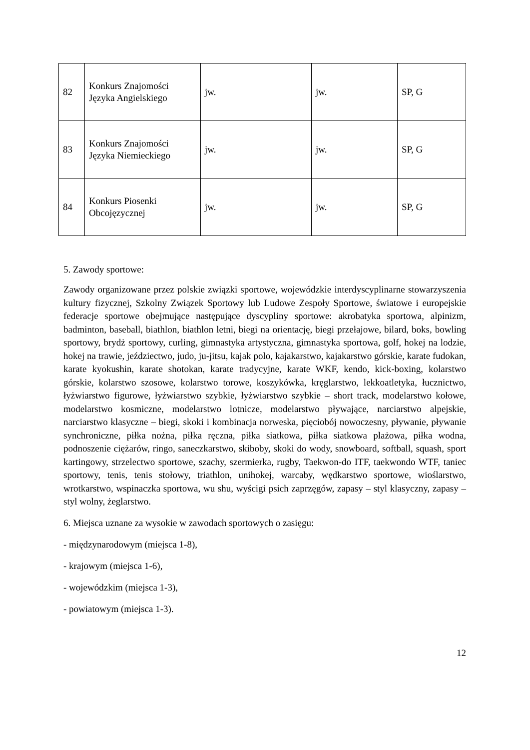| 82 | Konkurs Znajomości Języka Angielskiego | jw. | jw. | SP, G |
| 83 | Konkurs Znajomości Języka Niemieckiego | jw. | jw. | SP, G |
| 84 | Konkurs Piosenki Obcojęzycznej | jw. | jw. | SP, G |
5. Zawody sportowe:
Zawody organizowane przez polskie związki sportowe, wojewódzkie interdyscyplinarne stowarzyszenia kultury fizycznej, Szkolny Związek Sportowy lub Ludowe Zespoły Sportowe, światowe i europejskie federacje sportowe obejmujące następujące dyscypliny sportowe: akrobatyka sportowa, alpinizm, badminton, baseball, biathlon, biathlon letni, biegi na orientację, biegi przełajowe, bilard, boks, bowling sportowy, brydż sportowy, curling, gimnastyka artystyczna, gimnastyka sportowa, golf, hokej na lodzie, hokej na trawie, jeździectwo, judo, ju-jitsu, kajak polo, kajakarstwo, kajakarstwo górskie, karate fudokan, karate kyokushin, karate shotokan, karate tradycyjne, karate WKF, kendo, kick-boxing, kolarstwo górskie, kolarstwo szosowe, kolarstwo torowe, koszykówka, kręglarstwo, lekkoatletyka, łucznictwo, łyżwiarstwo figurowe, łyżwiarstwo szybkie, łyżwiarstwo szybkie – short track, modelarstwo kołowe, modelarstwo kosmiczne, modelarstwo lotnicze, modelarstwo pływające, narciarstwo alpejskie, narciarstwo klasyczne – biegi, skoki i kombinacja norweska, pięciobój nowoczesny, pływanie, pływanie synchroniczne, piłka nożna, piłka ręczna, piłka siatkowa, piłka siatkowa plażowa, piłka wodna, podnoszenie ciężarów, ringo, saneczkarstwo, skiboby, skoki do wody, snowboard, softball, squash, sport kartingowy, strzelectwo sportowe, szachy, szermierka, rugby, Taekwon-do ITF, taekwondo WTF, taniec sportowy, tenis, tenis stołowy, triathlon, unihokej, warcaby, wędkarstwo sportowe, wioślarstwo, wrotkarstwo, wspinaczka sportowa, wu shu, wyścigi psich zaprzęgów, zapasy – styl klasyczny, zapasy – styl wolny, żeglarstwo.
6. Miejsca uznane za wysokie w zawodach sportowych o zasięgu:
- międzynarodowym (miejsca 1-8),
- krajowym (miejsca 1-6),
- wojewódzkim (miejsca 1-3),
- powiatowym (miejsca 1-3).
12